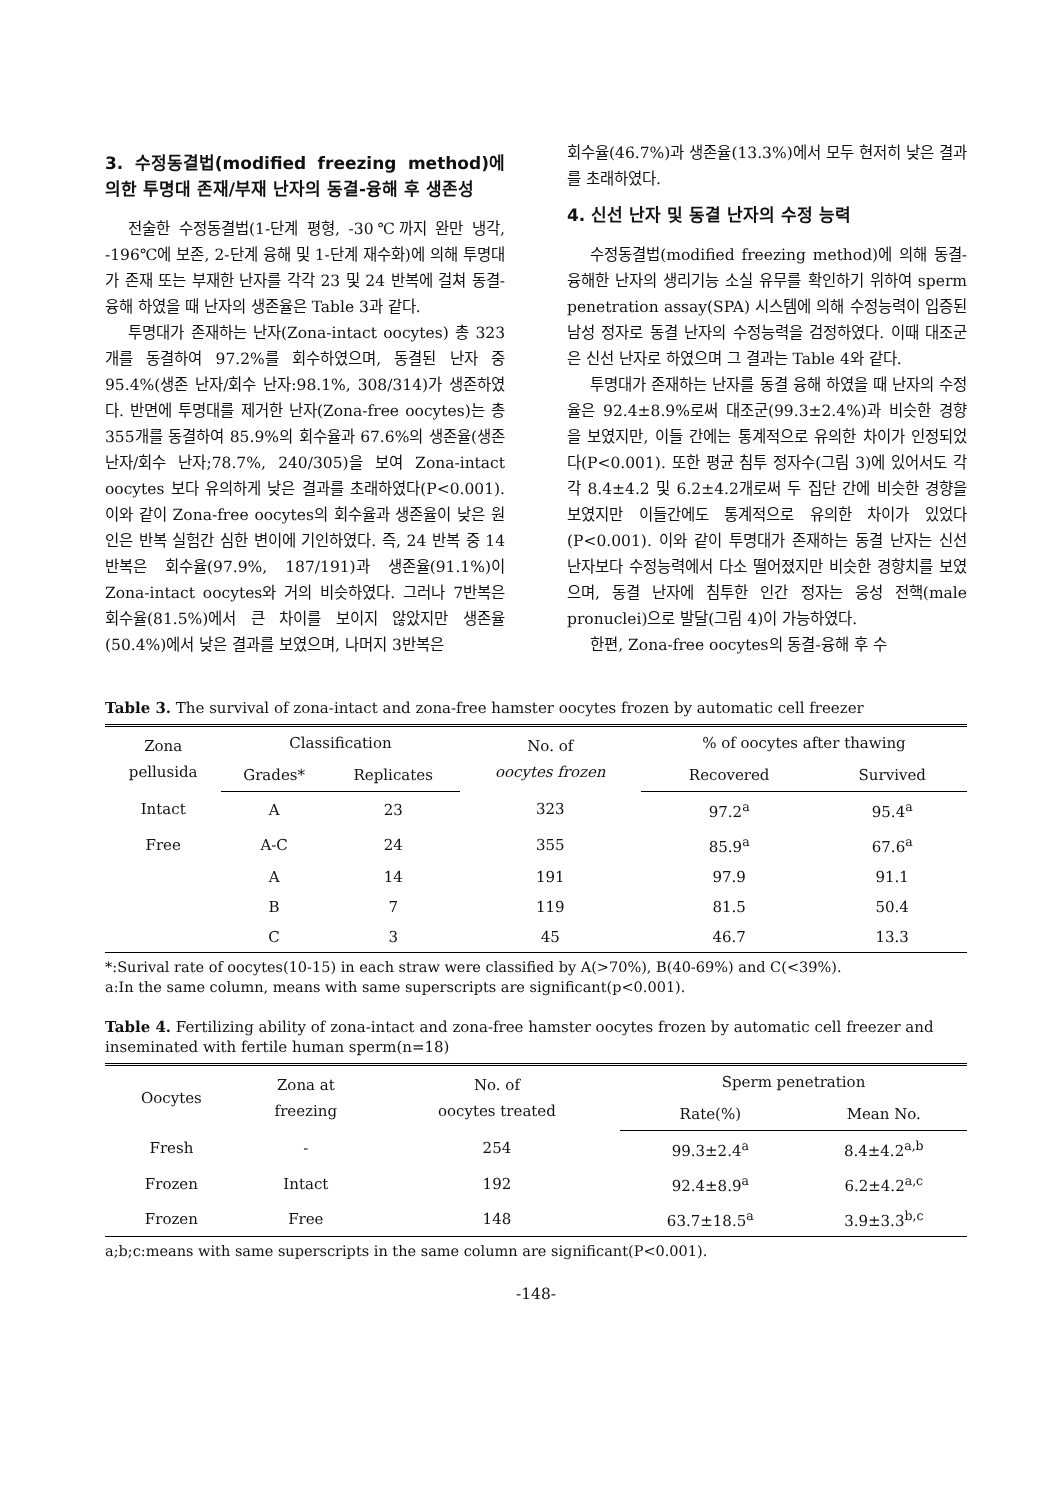3. 수정동결법(modified freezing method)에 의한 투명대 존재/부재 난자의 동결-융해 후 생존성
전술한 수정동결법(1-단계 평형, -30℃까지 완만 냉각, -196℃에 보존, 2-단계 융해 및 1-단계 재수화)에 의해 투명대가 존재 또는 부재한 난자를 각각 23 및 24 반복에 걸쳐 동결-융해 하였을 때 난자의 생존율은 Table 3과 같다.
투명대가 존재하는 난자(Zona-intact oocytes) 총 323개를 동결하여 97.2%를 회수하였으며, 동결된 난자 중 95.4%(생존 난자/회수 난자:98.1%, 308/314)가 생존하였다. 반면에 투명대를 제거한 난자(Zona-free oocytes)는 총 355개를 동결하여 85.9%의 회수율과 67.6%의 생존율(생존 난자/회수 난자;78.7%, 240/305)을 보여 Zona-intact oocytes 보다 유의하게 낮은 결과를 초래하였다(P<0.001). 이와 같이 Zona-free oocytes의 회수율과 생존율이 낮은 원인은 반복 실험간 심한 변이에 기인하였다. 즉, 24 반복 중 14반복은 회수율(97.9%, 187/191)과 생존율(91.1%)이 Zona-intact oocytes와 거의 비슷하였다. 그러나 7반복은 회수율(81.5%)에서 큰 차이를 보이지 않았지만 생존율(50.4%)에서 낮은 결과를 보였으며, 나머지 3반복은
회수율(46.7%)과 생존율(13.3%)에서 모두 현저히 낮은 결과를 초래하였다.
4. 신선 난자 및 동결 난자의 수정 능력
수정동결법(modified freezing method)에 의해 동결-융해한 난자의 생리기능 소실 유무를 확인하기 위하여 sperm penetration assay(SPA) 시스템에 의해 수정능력이 입증된 남성 정자로 동결 난자의 수정능력을 검정하였다. 이때 대조군은 신선 난자로 하였으며 그 결과는 Table 4와 같다.
투명대가 존재하는 난자를 동결 융해 하였을 때 난자의 수정율은 92.4±8.9%로써 대조군(99.3±2.4%)과 비슷한 경향을 보였지만, 이들 간에는 통계적으로 유의한 차이가 인정되었다(P<0.001). 또한 평균 침투 정자수(그림 3)에 있어서도 각각 8.4±4.2 및 6.2±4.2개로써 두 집단 간에 비슷한 경향을 보였지만 이들간에도 통계적으로 유의한 차이가 있었다(P<0.001). 이와 같이 투명대가 존재하는 동결 난자는 신선 난자보다 수정능력에서 다소 떨어졌지만 비슷한 경향치를 보였으며, 동결 난자에 침투한 인간 정자는 웅성 전핵(male pronuclei)으로 발달(그림 4)이 가능하였다.
한편, Zona-free oocytes의 동결-융해 후 수
Table 3. The survival of zona-intact and zona-free hamster oocytes frozen by automatic cell freezer
| Zona pellusida | Classification | | No. of oocytes frozen | % of oocytes after thawing | |
| --- | --- | --- | --- | --- | --- |
| | Grades* | Replicates | | Recovered | Survived |
| Intact | A | 23 | 323 | 97.2<sup>a</sup> | 95.4<sup>a</sup> |
| Free | A-C | 24 | 355 | 85.9<sup>a</sup> | 67.6<sup>a</sup> |
| | A | 14 | 191 | 97.9 | 91.1 |
| | B | 7 | 119 | 81.5 | 50.4 |
| | C | 3 | 45 | 46.7 | 13.3 |
*:Surival rate of oocytes(10-15) in each straw were classified by A(>70%), B(40-69%) and C(<39%).
a:In the same column, means with same superscripts are significant(p<0.001).
Table 4. Fertilizing ability of zona-intact and zona-free hamster oocytes frozen by automatic cell freezer and inseminated with fertile human sperm(n=18)
| Oocytes | Zona at freezing | No. of oocytes treated | Sperm penetration | |
| --- | --- | --- | --- | --- |
| | | | Rate(%) | Mean No. |
| Fresh | - | 254 | 99.3±2.4<sup>a</sup> | 8.4±4.2<sup>a,b</sup> |
| Frozen | Intact | 192 | 92.4±8.9<sup>a</sup> | 6.2±4.2<sup>a,c</sup> |
| Frozen | Free | 148 | 63.7±18.5<sup>a</sup> | 3.9±3.3<sup>b,c</sup> |
a;b;c:means with same superscripts in the same column are significant(P<0.001).
-148-